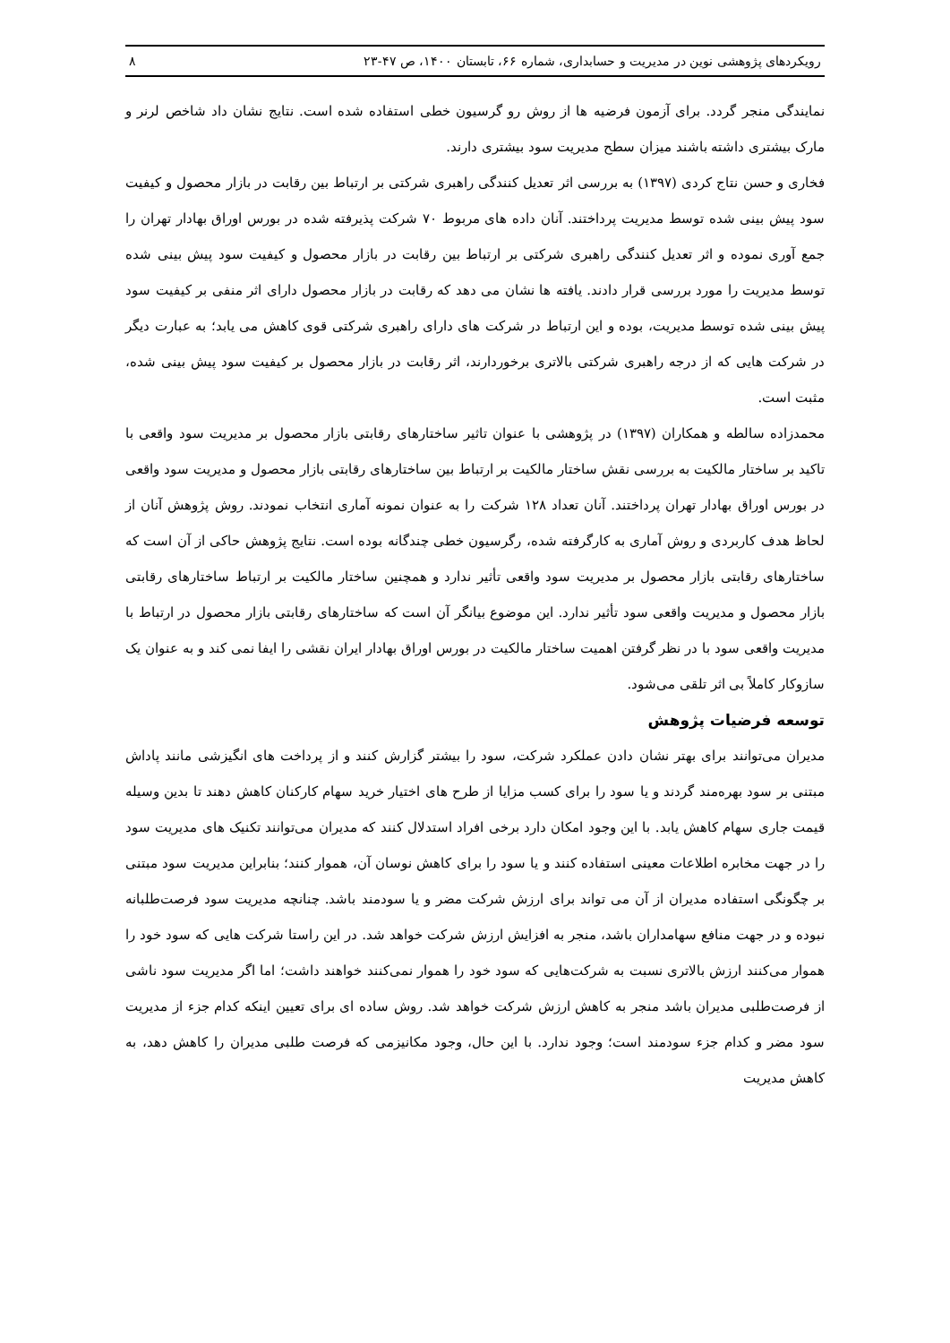رویکردهای پژوهشی نوین در مدیریت و حسابداری، شماره ۶۶، تابستان ۱۴۰۰، ص ۴۷-۲۳ ۸
نمایندگی منجر گردد. برای آزمون فرضیه ها از روش رو گرسیون خطی استفاده شده است. نتایج نشان داد شاخص لرنر و مارک بیشتری داشته باشند میزان سطح مدیریت سود بیشتری دارند.
فخاری و حسن نتاج کردی (۱۳۹۷) به بررسی اثر تعدیل کنندگی راهبری شرکتی بر ارتباط بین رقابت در بازار محصول و کیفیت سود پیش بینی شده توسط مدیریت پرداختند. آنان داده های مربوط ۷۰ شرکت پذیرفته شده در بورس اوراق بهادار تهران را جمع آوری نموده و اثر تعدیل کنندگی راهبری شرکتی بر ارتباط بین رقابت در بازار محصول و کیفیت سود پیش بینی شده توسط مدیریت را مورد بررسی قرار دادند. یافته ها نشان می دهد که رقابت در بازار محصول دارای اثر منفی بر کیفیت سود پیش بینی شده توسط مدیریت، بوده و این ارتباط در شرکت های دارای راهبری شرکتی قوی کاهش می یابد؛ به عبارت دیگر در شرکت هایی که از درجه راهبری شرکتی بالاتری برخوردارند، اثر رقابت در بازار محصول بر کیفیت سود پیش بینی شده، مثبت است.
محمدزاده سالطه و همکاران (۱۳۹۷) در پژوهشی با عنوان تاثیر ساختارهای رقابتی بازار محصول بر مدیریت سود واقعی با تاکید بر ساختار مالکیت به بررسی نقش ساختار مالکیت بر ارتباط بین ساختارهای رقابتی بازار محصول و مدیریت سود واقعی در بورس اوراق بهادار تهران پرداختند. آنان تعداد ۱۲۸ شرکت را به عنوان نمونه آماری انتخاب نمودند. روش پژوهش آنان از لحاظ هدف کاربردی و روش آماری به کارگرفته شده، رگرسیون خطی چندگانه بوده است. نتایج پژوهش حاکی از آن است که ساختارهای رقابتی بازار محصول بر مدیریت سود واقعی تأثیر ندارد و همچنین ساختار مالکیت بر ارتباط ساختارهای رقابتی بازار محصول و مدیریت واقعی سود تأثیر ندارد. این موضوع بیانگر آن است که ساختارهای رقابتی بازار محصول در ارتباط با مدیریت واقعی سود با در نظر گرفتن اهمیت ساختار مالکیت در بورس اوراق بهادار ایران نقشی را ایفا نمی کند و به عنوان یک سازوکار کاملاً بی اثر تلقی می‌شود.
توسعه فرضیات پژوهش
مدیران می‌توانند برای بهتر نشان دادن عملکرد شرکت، سود را بیشتر گزارش کنند و از پرداخت های انگیزشی مانند پاداش مبتنی بر سود بهره‌مند گردند و یا سود را برای کسب مزایا از طرح های اختیار خرید سهام کارکنان کاهش دهند تا بدین وسیله قیمت جاری سهام کاهش یابد. با این وجود امکان دارد برخی افراد استدلال کنند که مدیران می‌توانند تکنیک های مدیریت سود را در جهت مخابره اطلاعات معینی استفاده کنند و یا سود را برای کاهش نوسان آن، هموار کنند؛ بنابراین مدیریت سود مبتنی بر چگونگی استفاده مدیران از آن می تواند برای ارزش شرکت مضر و یا سودمند باشد. چنانچه مدیریت سود فرصت‌طلبانه نبوده و در جهت منافع سهامداران باشد، منجر به افزایش ارزش شرکت خواهد شد. در این راستا شرکت هایی که سود خود را هموار می‌کنند ارزش بالاتری نسبت به شرکت‌هایی که سود خود را هموار نمی‌کنند خواهند داشت؛ اما اگر مدیریت سود ناشی از فرصت‌طلبی مدیران باشد منجر به کاهش ارزش شرکت خواهد شد. روش ساده ای برای تعیین اینکه کدام جزء از مدیریت سود مضر و کدام جزء سودمند است؛ وجود ندارد. با این حال، وجود مکانیزمی که فرصت طلبی مدیران را کاهش دهد، به کاهش مدیریت